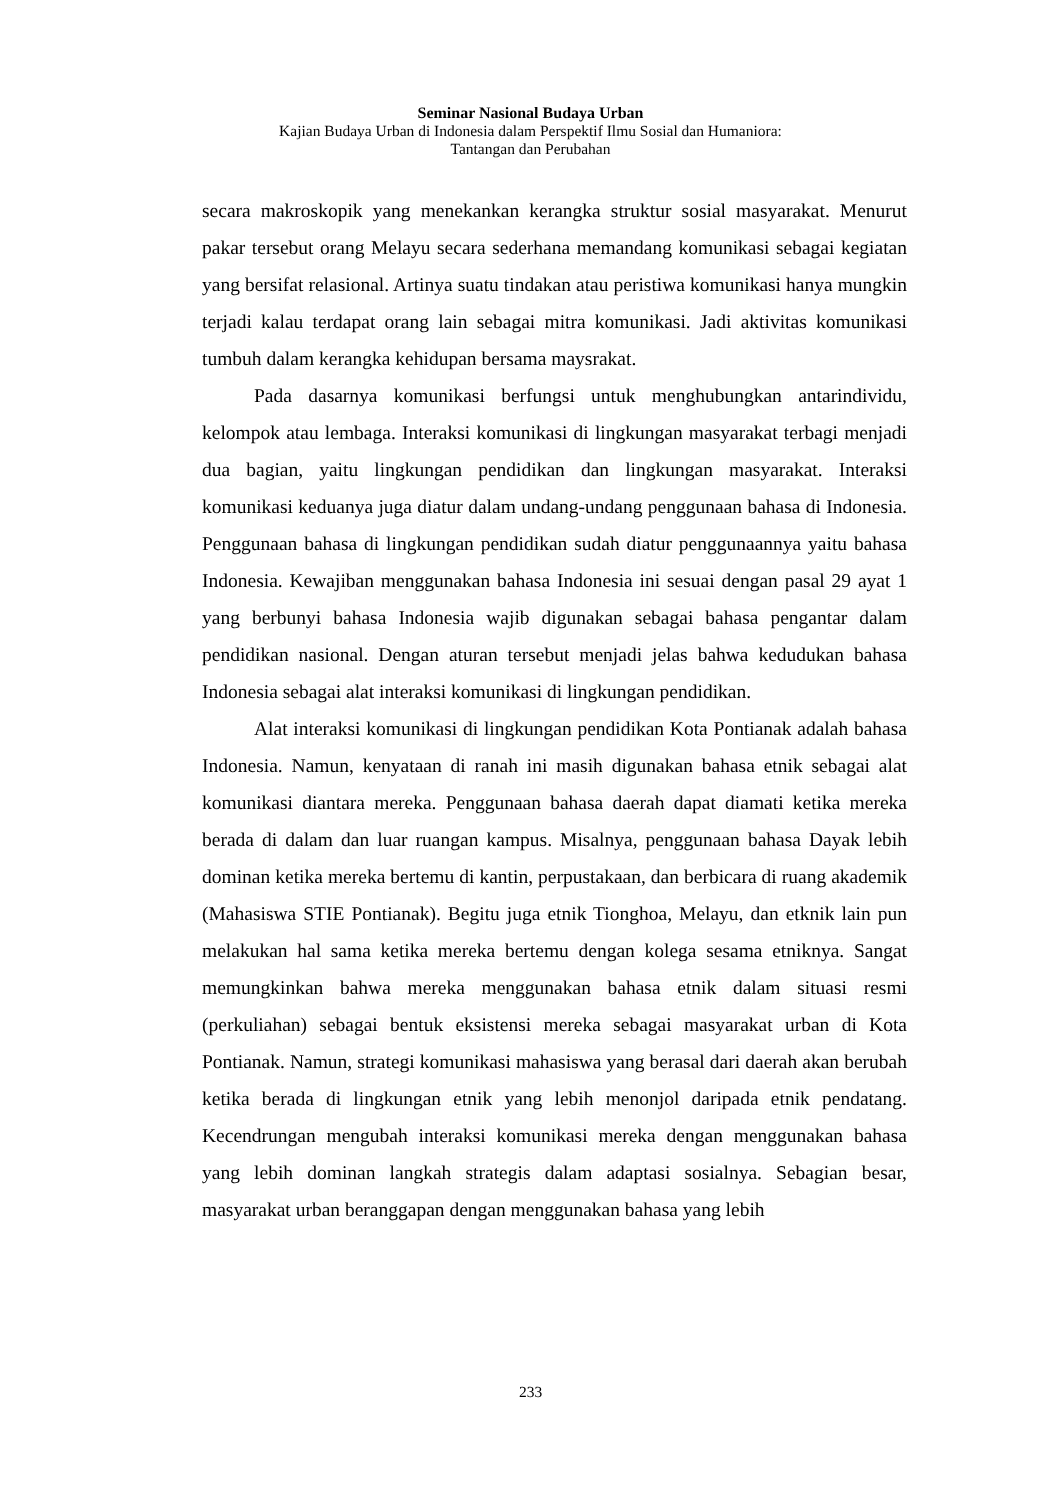Seminar Nasional Budaya Urban
Kajian Budaya Urban di Indonesia dalam Perspektif Ilmu Sosial dan Humaniora:
Tantangan dan Perubahan
secara makroskopik yang menekankan kerangka struktur sosial masyarakat. Menurut pakar tersebut orang Melayu secara sederhana memandang komunikasi sebagai kegiatan yang bersifat relasional. Artinya suatu tindakan atau peristiwa komunikasi hanya mungkin terjadi kalau terdapat orang lain sebagai mitra komunikasi. Jadi aktivitas komunikasi tumbuh dalam kerangka kehidupan bersama maysrakat.
Pada dasarnya komunikasi berfungsi untuk menghubungkan antarindividu, kelompok atau lembaga. Interaksi komunikasi di lingkungan masyarakat terbagi menjadi dua bagian, yaitu lingkungan pendidikan dan lingkungan masyarakat. Interaksi komunikasi keduanya juga diatur dalam undang-undang penggunaan bahasa di Indonesia. Penggunaan bahasa di lingkungan pendidikan sudah diatur penggunaannya yaitu bahasa Indonesia. Kewajiban menggunakan bahasa Indonesia ini sesuai dengan pasal 29 ayat 1 yang berbunyi bahasa Indonesia wajib digunakan sebagai bahasa pengantar dalam pendidikan nasional. Dengan aturan tersebut menjadi jelas bahwa kedudukan bahasa Indonesia sebagai alat interaksi komunikasi di lingkungan pendidikan.
Alat interaksi komunikasi di lingkungan pendidikan Kota Pontianak adalah bahasa Indonesia. Namun, kenyataan di ranah ini masih digunakan bahasa etnik sebagai alat komunikasi diantara mereka. Penggunaan bahasa daerah dapat diamati ketika mereka berada di dalam dan luar ruangan kampus. Misalnya, penggunaan bahasa Dayak lebih dominan ketika mereka bertemu di kantin, perpustakaan, dan berbicara di ruang akademik (Mahasiswa STIE Pontianak). Begitu juga etnik Tionghoa, Melayu, dan etknik lain pun melakukan hal sama ketika mereka bertemu dengan kolega sesama etniknya. Sangat memungkinkan bahwa mereka menggunakan bahasa etnik dalam situasi resmi (perkuliahan) sebagai bentuk eksistensi mereka sebagai masyarakat urban di Kota Pontianak. Namun, strategi komunikasi mahasiswa yang berasal dari daerah akan berubah ketika berada di lingkungan etnik yang lebih menonjol daripada etnik pendatang. Kecendrungan mengubah interaksi komunikasi mereka dengan menggunakan bahasa yang lebih dominan langkah strategis dalam adaptasi sosialnya. Sebagian besar, masyarakat urban beranggapan dengan menggunakan bahasa yang lebih
233